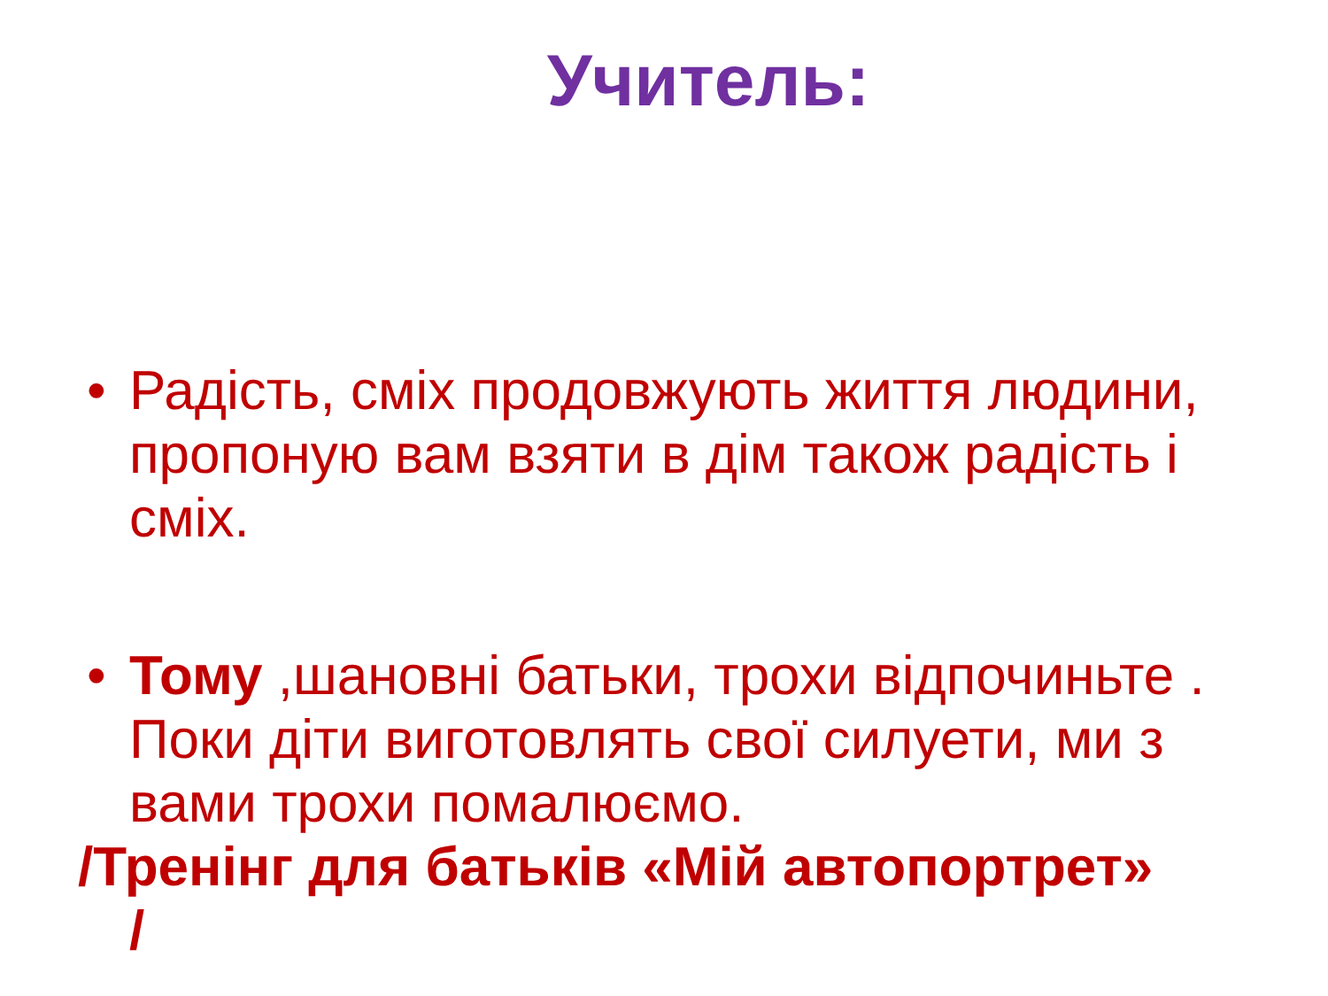Учитель:
• Радість, сміх продовжують життя людини, пропоную вам взяти в дім також радість і сміх.
• Тому ,шановні батьки, трохи відпочиньте . Поки діти виготовлять свої силуети, ми з вами трохи помалюємо.
/Тренінг для батьків «Мій автопортрет»
/